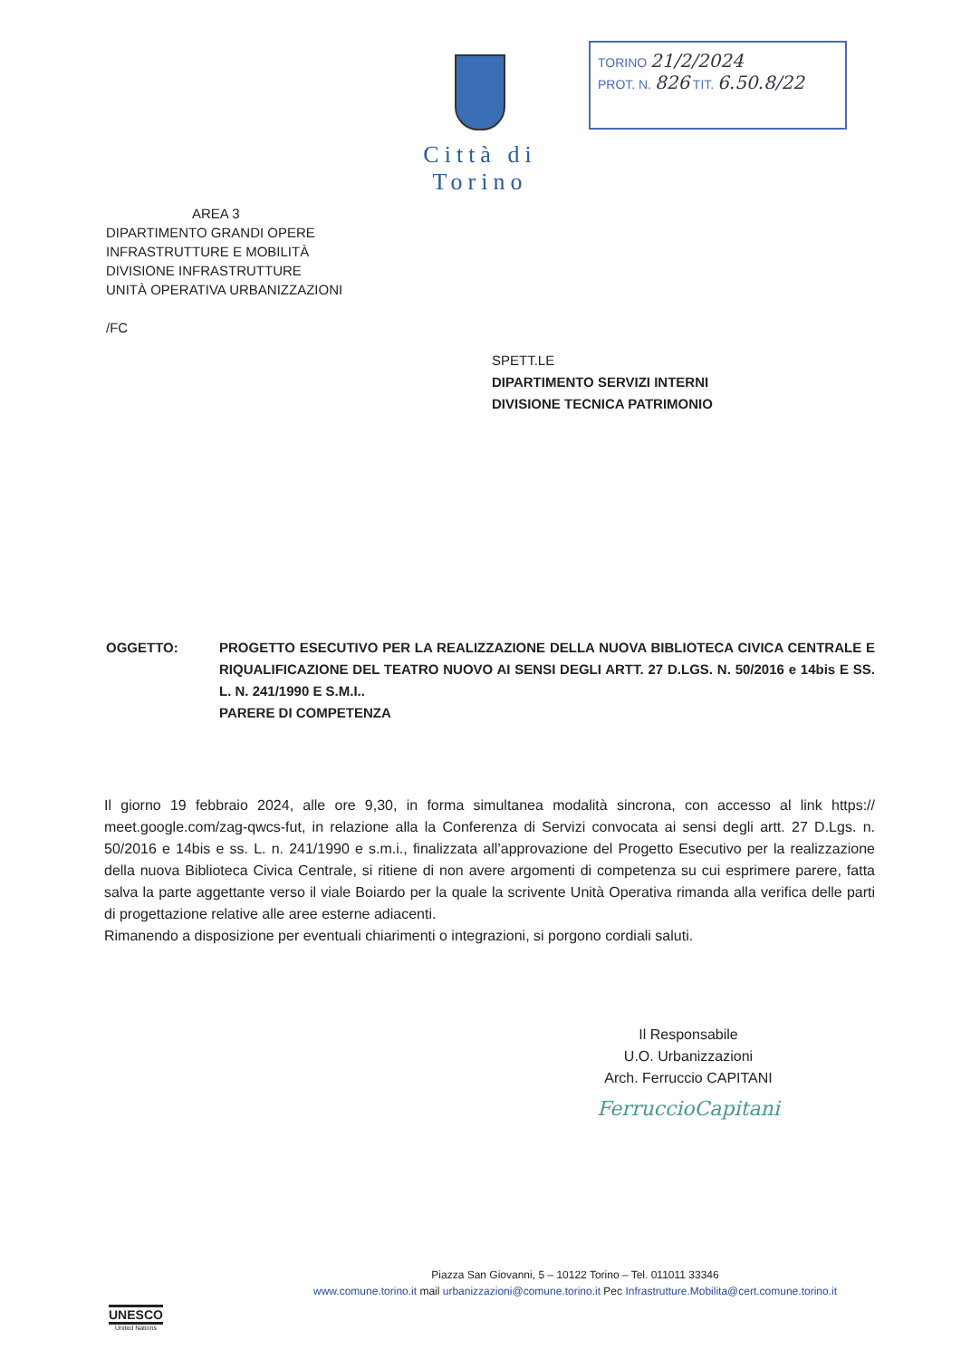Città di Torino
TORINO 21/2/2024
PROT. N. 826 TIT. 6.50.8/22
AREA 3
DIPARTIMENTO GRANDI OPERE
INFRASTRUTTURE E MOBILITÀ
DIVISIONE INFRASTRUTTURE
UNITÀ OPERATIVA URBANIZZAZIONI
/FC
SPETT.LE
DIPARTIMENTO SERVIZI INTERNI
DIVISIONE TECNICA PATRIMONIO
OGGETTO: PROGETTO ESECUTIVO PER LA REALIZZAZIONE DELLA NUOVA BIBLIOTECA CIVICA CENTRALE E RIQUALIFICAZIONE DEL TEATRO NUOVO AI SENSI DEGLI ARTT. 27 D.LGS. N. 50/2016 e 14bis E SS. L. N. 241/1990 E S.M.I..
PARERE DI COMPETENZA
Il giorno 19 febbraio 2024, alle ore 9,30, in forma simultanea modalità sincrona, con accesso al link https:// meet.google.com/zag-qwcs-fut, in relazione alla la Conferenza di Servizi convocata ai sensi degli artt. 27 D.Lgs. n. 50/2016 e 14bis e ss. L. n. 241/1990 e s.m.i., finalizzata all’approvazione del Progetto Esecutivo per la realizzazione della nuova Biblioteca Civica Centrale, si ritiene di non avere argomenti di competenza su cui esprimere parere, fatta salva la parte aggettante verso il viale Boiardo per la quale la scrivente Unità Operativa rimanda alla verifica delle parti di progettazione relative alle aree esterne adiacenti.
Rimanendo a disposizione per eventuali chiarimenti o integrazioni, si porgono cordiali saluti.
Il Responsabile
U.O. Urbanizzazioni
Arch. Ferruccio CAPITANI
FerruccioCapitani
Piazza San Giovanni, 5 – 10122 Torino – Tel. 011011 33346
www.comune.torino.it mail urbanizzazioni@comune.torino.it Pec Infrastrutture.Mobilita@cert.comune.torino.it
UNESCO
United Nations